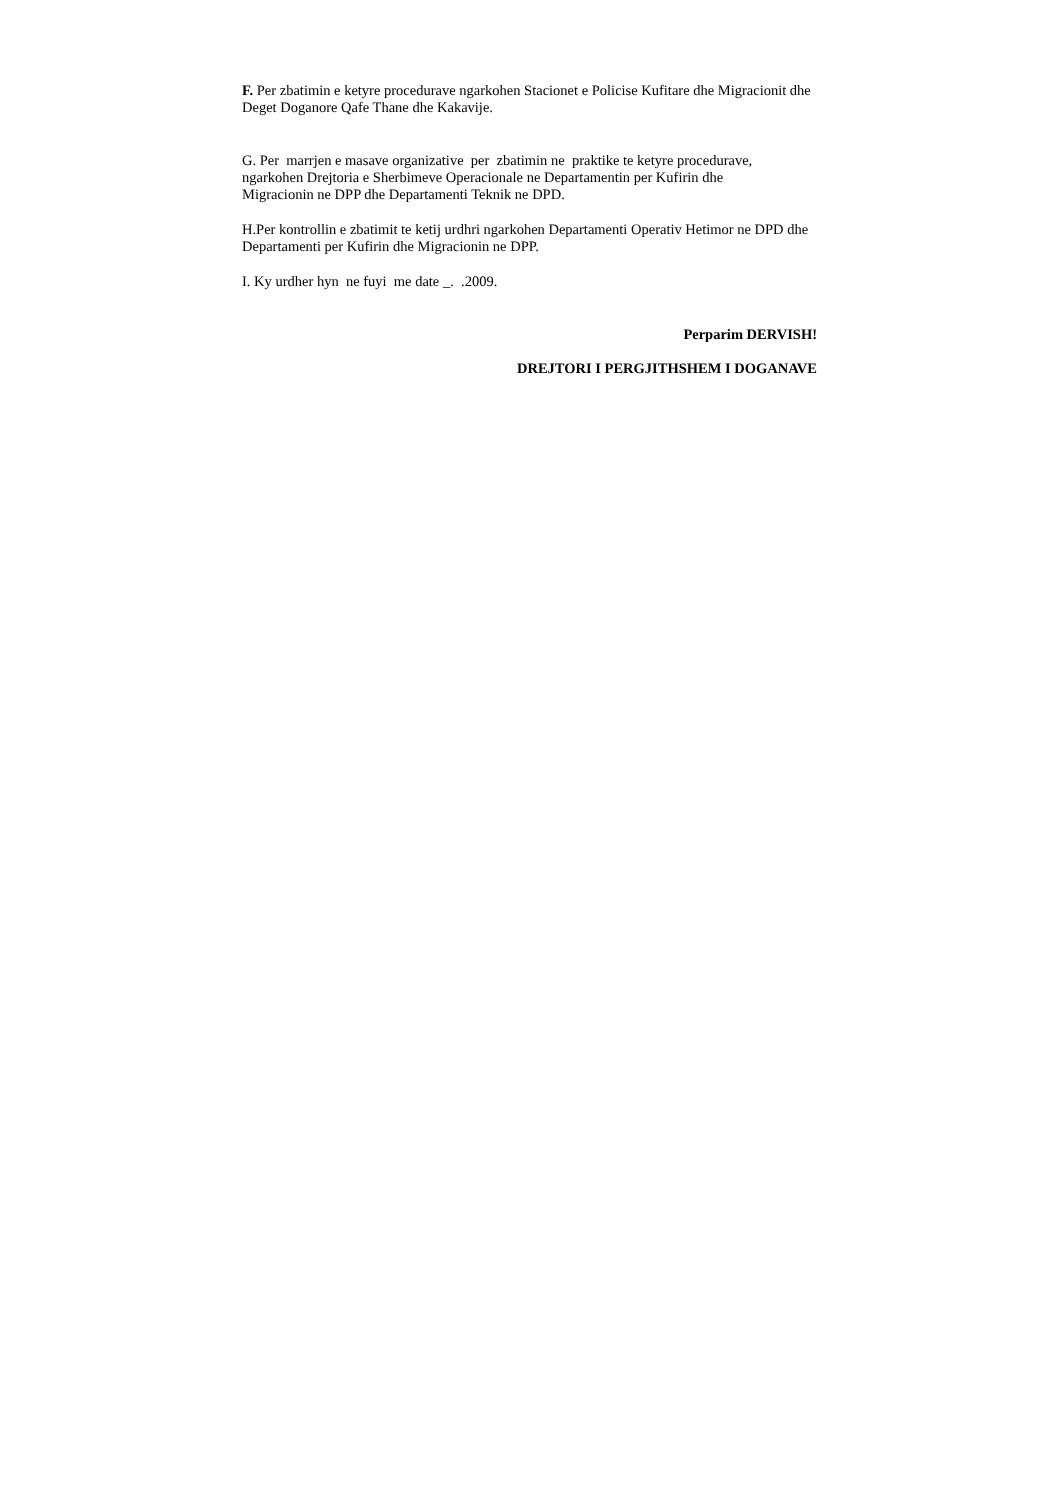F. Per zbatimin e ketyre procedurave ngarkohen Stacionet e Policise Kufitare dhe Migracionit dhe Deget Doganore Qafe Thane dhe Kakavije.
G. Per marrjen e masave organizative per zbatimin ne praktike te ketyre procedurave,
ngarkohen Drejtoria e Sherbimeve Operacionale ne Departamentin per Kufirin dhe
Migracionin ne DPP dhe Departamenti Teknik ne DPD.
H.Per kontrollin e zbatimit te ketij urdhri ngarkohen Departamenti Operativ Hetimor ne DPD dhe Departamenti per Kufirin dhe Migracionin ne DPP.
I. Ky urdher hyn ne fuyi me date _. .2009.
Perparim DERVISH!
DREJTORI I PERGJITHSHEM I DOGANAVE